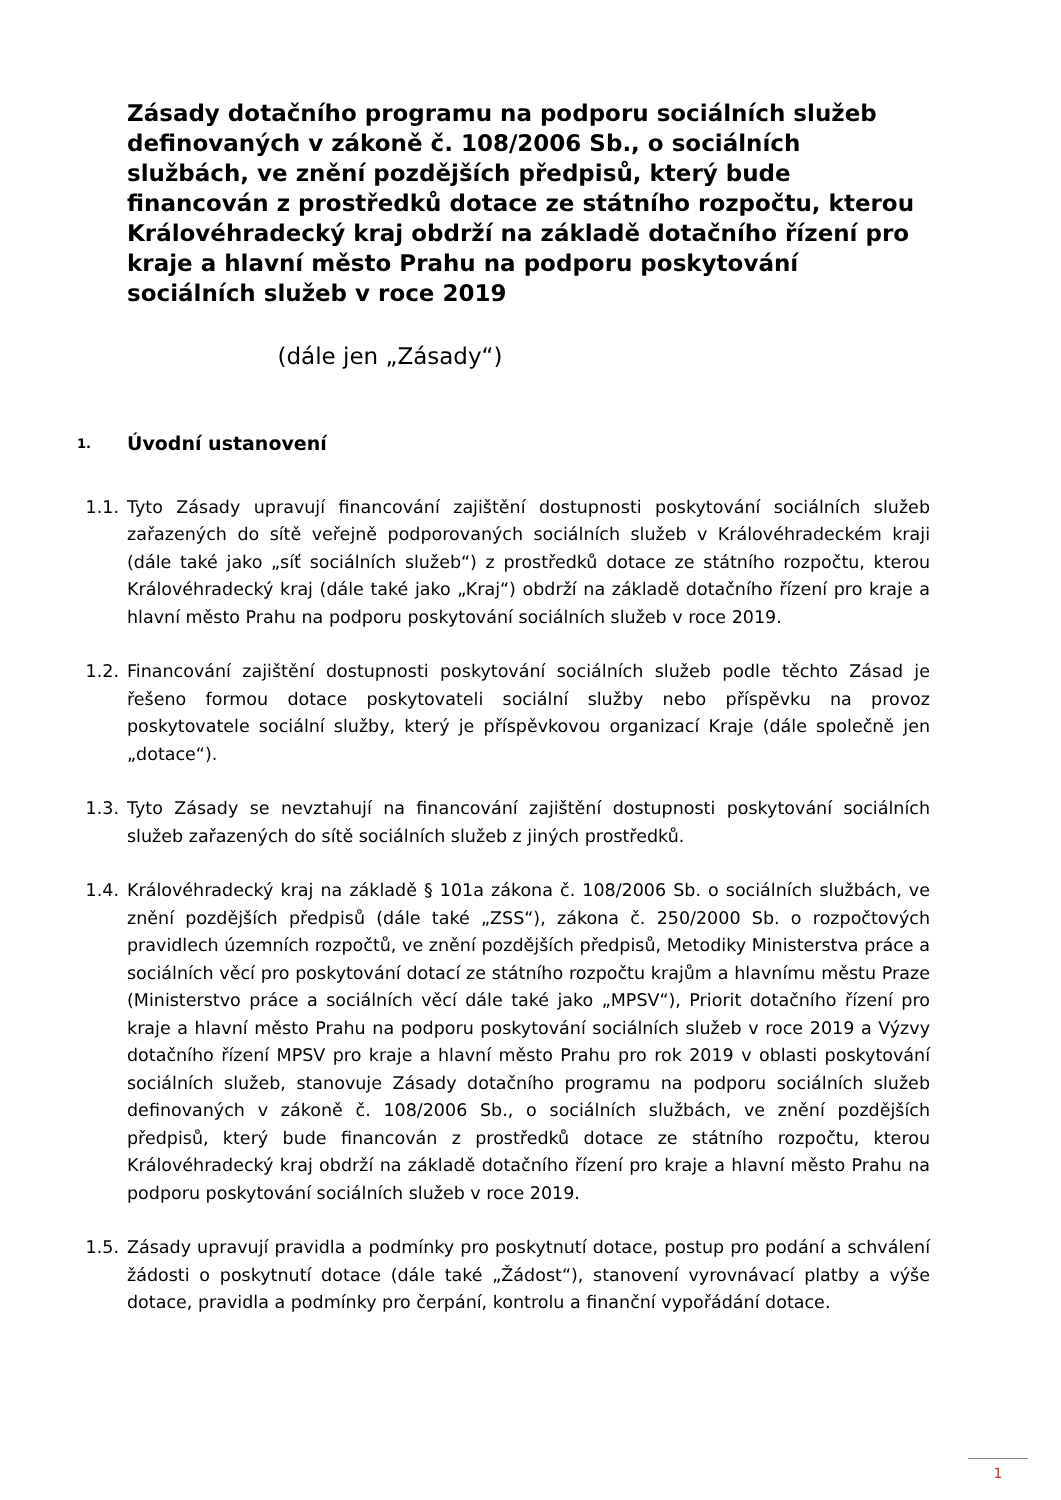Zásady dotačního programu na podporu sociálních služeb definovaných v zákoně č. 108/2006 Sb., o sociálních službách, ve znění pozdějších předpisů, který bude financován z prostředků dotace ze státního rozpočtu, kterou Královéhradecký kraj obdrží na základě dotačního řízení pro kraje a hlavní město Prahu na podporu poskytování sociálních služeb v roce 2019
(dále jen „Zásady“)
1. Úvodní ustanovení
1.1. Tyto Zásady upravují financování zajištění dostupnosti poskytování sociálních služeb zařazených do sítě veřejně podporovaných sociálních služeb v Královéhradeckém kraji (dále také jako „síť sociálních služeb“) z prostředků dotace ze státního rozpočtu, kterou Královéhradecký kraj (dále také jako „Kraj“) obdrží na základě dotačního řízení pro kraje a hlavní město Prahu na podporu poskytování sociálních služeb v roce 2019.
1.2. Financování zajištění dostupnosti poskytování sociálních služeb podle těchto Zásad je řešeno formou dotace poskytovateli sociální služby nebo příspěvku na provoz poskytovatele sociální služby, který je příspěvkovou organizací Kraje (dále společně jen „dotace“).
1.3. Tyto Zásady se nevztahují na financování zajištění dostupnosti poskytování sociálních služeb zařazených do sítě sociálních služeb z jiných prostředků.
1.4. Královéhradecký kraj na základě § 101a zákona č. 108/2006 Sb. o sociálních službách, ve znění pozdějších předpisů (dále také „ZSS“), zákona č. 250/2000 Sb. o rozpočtových pravidlech územních rozpočtů, ve znění pozdějších předpisů, Metodiky Ministerstva práce a sociálních věcí pro poskytování dotací ze státního rozpočtu krajům a hlavnímu městu Praze (Ministerstvo práce a sociálních věcí dále také jako „MPSV“), Priorit dotačního řízení pro kraje a hlavní město Prahu na podporu poskytování sociálních služeb v roce 2019 a Výzvy dotačního řízení MPSV pro kraje a hlavní město Prahu pro rok 2019 v oblasti poskytování sociálních služeb, stanovuje Zásady dotačního programu na podporu sociálních služeb definovaných v zákoně č. 108/2006 Sb., o sociálních službách, ve znění pozdějších předpisů, který bude financován z prostředků dotace ze státního rozpočtu, kterou Královéhradecký kraj obdrží na základě dotačního řízení pro kraje a hlavní město Prahu na podporu poskytování sociálních služeb v roce 2019.
1.5. Zásady upravují pravidla a podmínky pro poskytnutí dotace, postup pro podání a schválení žádosti o poskytnutí dotace (dále také „Žádost“), stanovení vyrovnávací platby a výše dotace, pravidla a podmínky pro čerpání, kontrolu a finanční vypořádání dotace.
1